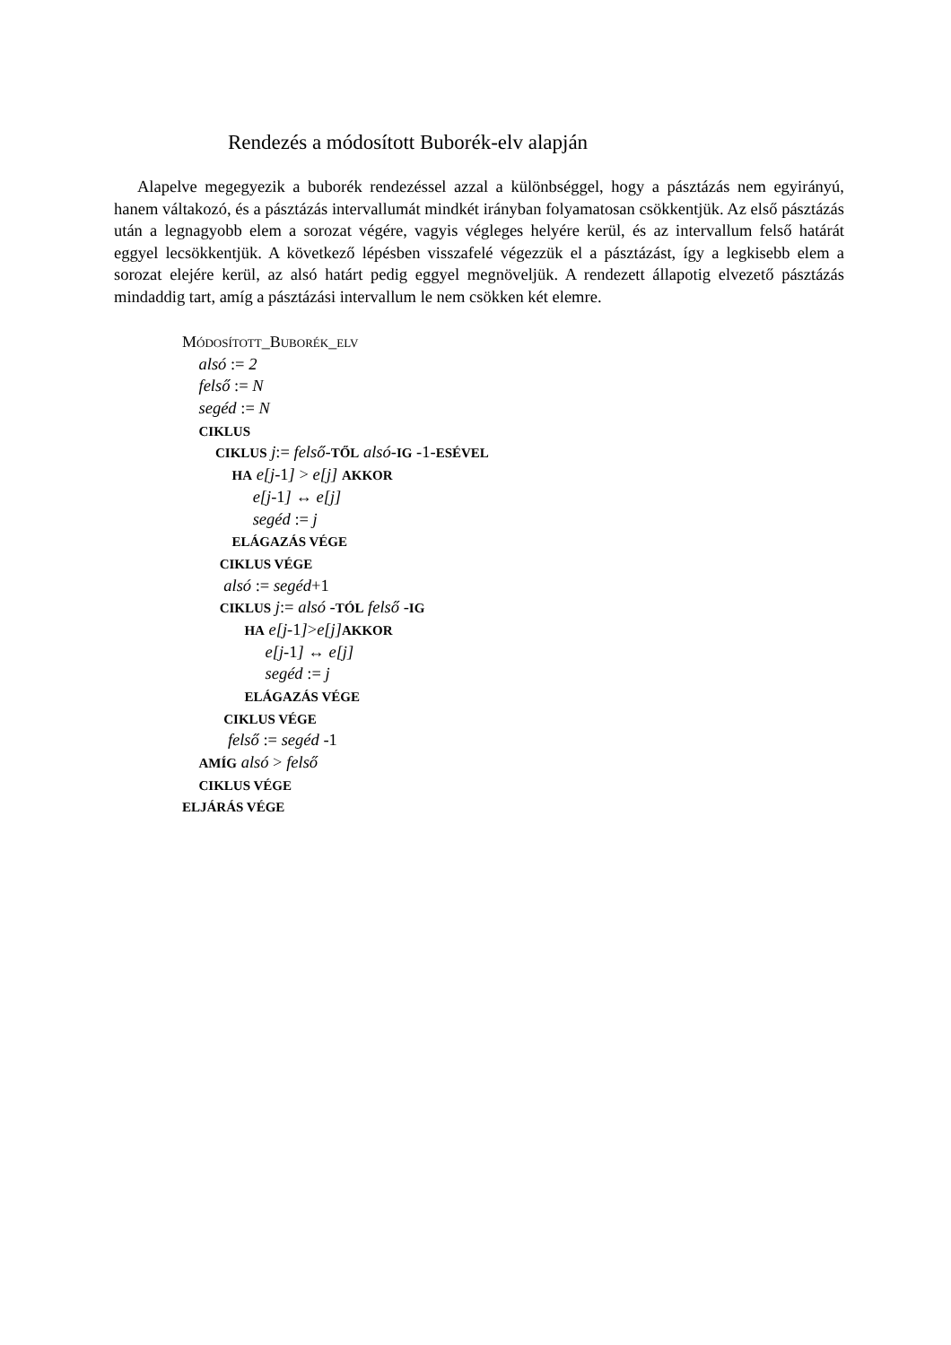Rendezés a módosított Buborék-elv alapján
Alapelve megegyezik a buborék rendezéssel azzal a különbséggel, hogy a pásztázás nem egyirányú, hanem váltakozó, és a pásztázás intervallumát mindkét irányban folyamatosan csökkentjük. Az első pásztázás után a legnagyobb elem a sorozat végére, vagyis végleges helyére kerül, és az intervallum felső határát eggyel lecsökkentjük. A következő lépésben visszafelé végezzük el a pásztázást, így a legkisebb elem a sorozat elejére kerül, az alsó határt pedig eggyel megnöveljük. A rendezett állapotig elvezető pásztázás mindaddig tart, amíg a pásztázási intervallum le nem csökken két elemre.
MÓDOSÍTOTT_BUBORÉK_ELV
alsó := 2
felső := N
segéd := N
CIKLUS
CIKLUS j:= felső-TŐL alsó-IG -1-ESÉVEL
HA e[j-1] > e[j] AKKOR
e[j-1] ↔ e[j]
segéd := j
ELÁGAZÁS VÉGE
CIKLUS VÉGE
alsó := segéd+1
CIKLUS j:= alsó -TÓL felső -IG
HA e[j-1]>e[j] AKKOR
e[j-1] ↔ e[j]
segéd := j
ELÁGAZÁS VÉGE
CIKLUS VÉGE
felső := segéd -1
AMÍG alsó > felső
CIKLUS VÉGE
ELJÁRÁS VÉGE